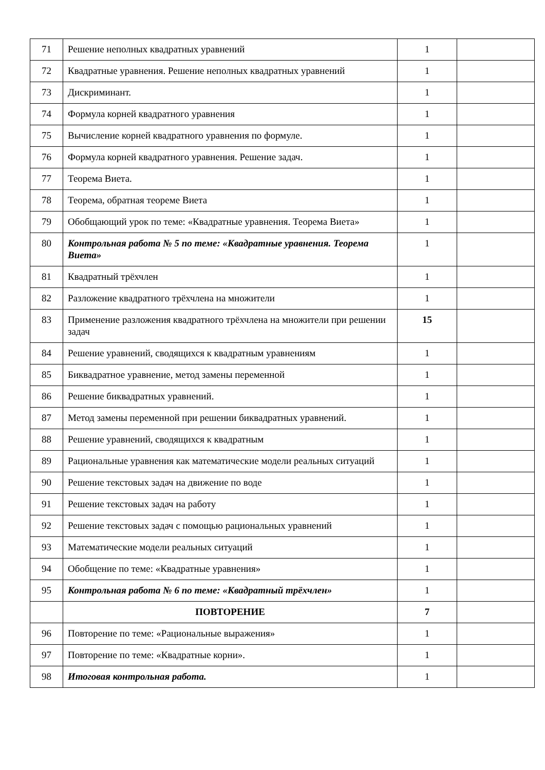| 71 | Решение неполных квадратных уравнений | 1 | |
| 72 | Квадратные уравнения. Решение неполных квадратных уравнений | 1 | |
| 73 | Дискриминант. | 1 | |
| 74 | Формула корней квадратного уравнения | 1 | |
| 75 | Вычисление корней квадратного уравнения по формуле. | 1 | |
| 76 | Формула корней квадратного уравнения. Решение задач. | 1 | |
| 77 | Теорема Виета. | 1 | |
| 78 | Теорема, обратная теореме Виета | 1 | |
| 79 | Обобщающий урок по теме: «Квадратные уравнения. Теорема Виета» | 1 | |
| 80 | Контрольная работа № 5 по теме: «Квадратные уравнения. Теорема Виета» | 1 | |
| 81 | Квадратный трёхчлен | 1 | |
| 82 | Разложение квадратного трёхчлена на множители | 1 | |
| 83 | Применение разложения квадратного трёхчлена на множители при решении задач | 15 | |
| 84 | Решение уравнений, сводящихся к квадратным уравнениям | 1 | |
| 85 | Биквадратное уравнение, метод замены переменной | 1 | |
| 86 | Решение биквадратных уравнений. | 1 | |
| 87 | Метод замены переменной при решении биквадратных уравнений. | 1 | |
| 88 | Решение уравнений, сводящихся к квадратным | 1 | |
| 89 | Рациональные уравнения как математические модели реальных ситуаций | 1 | |
| 90 | Решение текстовых задач на движение по воде | 1 | |
| 91 | Решение текстовых задач на работу | 1 | |
| 92 | Решение текстовых задач с помощью рациональных уравнений | 1 | |
| 93 | Математические модели реальных ситуаций | 1 | |
| 94 | Обобщение по теме: «Квадратные уравнения» | 1 | |
| 95 | Контрольная работа № 6 по теме: «Квадратный трёхчлен» | 1 | |
| | ПОВТОРЕНИЕ | 7 | |
| 96 | Повторение по теме: «Рациональные выражения» | 1 | |
| 97 | Повторение по теме: «Квадратные корни». | 1 | |
| 98 | Итоговая контрольная работа. | 1 | |